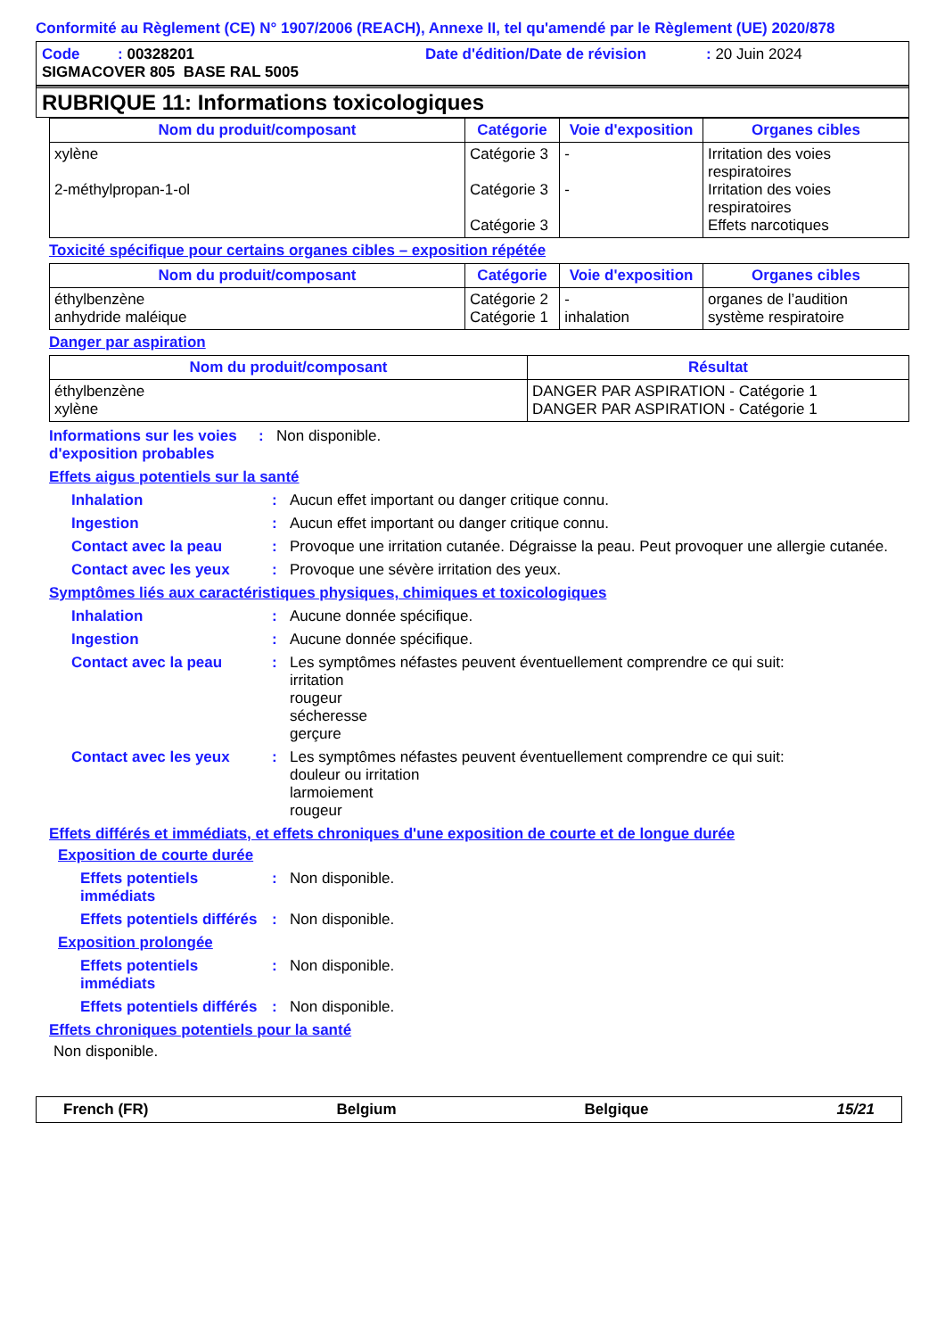Conformité au Règlement (CE) N° 1907/2006 (REACH), Annexe II, tel qu'amendé par le Règlement (UE) 2020/878
Code : 00328201 Date d'édition/Date de révision: 20 Juin 2024
SIGMACOVER 805 BASE RAL 5005
RUBRIQUE 11: Informations toxicologiques
| Nom du produit/composant | Catégorie | Voie d'exposition | Organes cibles |
| --- | --- | --- | --- |
| xylène 2-méthylpropan-1-ol | Catégorie 3 Catégorie 3 Catégorie 3 | - - | Irritation des voies respiratoires Irritation des voies respiratoires Effets narcotiques |
Toxicité spécifique pour certains organes cibles – exposition répétée
| Nom du produit/composant | Catégorie | Voie d'exposition | Organes cibles |
| --- | --- | --- | --- |
| éthylbenzène anhydride maléique | Catégorie 2 Catégorie 1 | - inhalation | organes de l’audition système respiratoire |
Danger par aspiration
| Nom du produit/composant | Résultat |
| --- | --- |
| éthylbenzène xylène | DANGER PAR ASPIRATION - Catégorie 1 DANGER PAR ASPIRATION - Catégorie 1 |
Informations sur les voies d'exposition probables: Non disponible.
Effets aigus potentiels sur la santé
Inhalation: Aucun effet important ou danger critique connu.
Ingestion: Aucun effet important ou danger critique connu.
Contact avec la peau: Provoque une irritation cutanée. Dégraisse la peau. Peut provoquer une allergie cutanée.
Contact avec les yeux: Provoque une sévère irritation des yeux.
Symptômes liés aux caractéristiques physiques, chimiques et toxicologiques
Inhalation: Aucune donnée spécifique.
Ingestion: Aucune donnée spécifique.
Contact avec la peau: Les symptômes néfastes peuvent éventuellement comprendre ce qui suit:
irritation
rougeur
sécheresse
gerçure
Contact avec les yeux: Les symptômes néfastes peuvent éventuellement comprendre ce qui suit:
douleur ou irritation
larmoiement
rougeur
Effets différés et immédiats, et effets chroniques d'une exposition de courte et de longue durée
Exposition de courte durée
Effets potentiels immédiats: Non disponible.
Effets potentiels différés: Non disponible.
Exposition prolongée
Effets potentiels immédiats: Non disponible.
Effets potentiels différés: Non disponible.
Effets chroniques potentiels pour la santé
Non disponible.
French (FR) Belgium Belgique 15/21